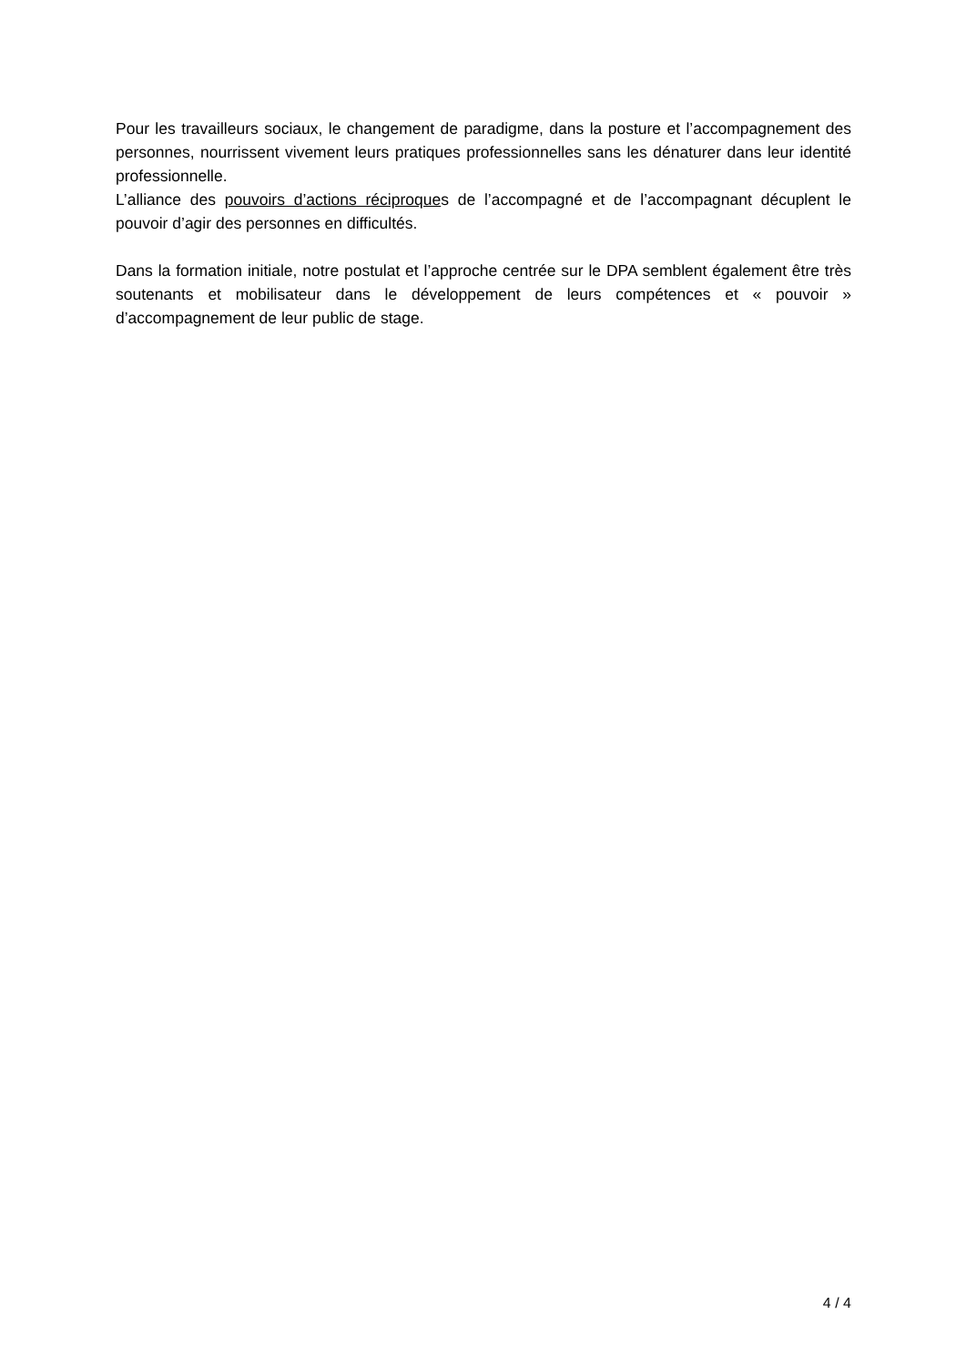Pour les travailleurs sociaux, le changement de paradigme, dans la posture et l’accompagnement des personnes, nourrissent vivement leurs pratiques professionnelles sans les dénaturer dans leur identité professionnelle.
L’alliance des pouvoirs d’actions réciproques de l’accompagné et de l’accompagnant décuplent le pouvoir d’agir des personnes en difficultés.
Dans la formation initiale, notre postulat et l’approche centrée sur le DPA semblent également être très soutenants et mobilisateur dans le développement de leurs compétences et « pouvoir » d’accompagnement de leur public de stage.
4 / 4